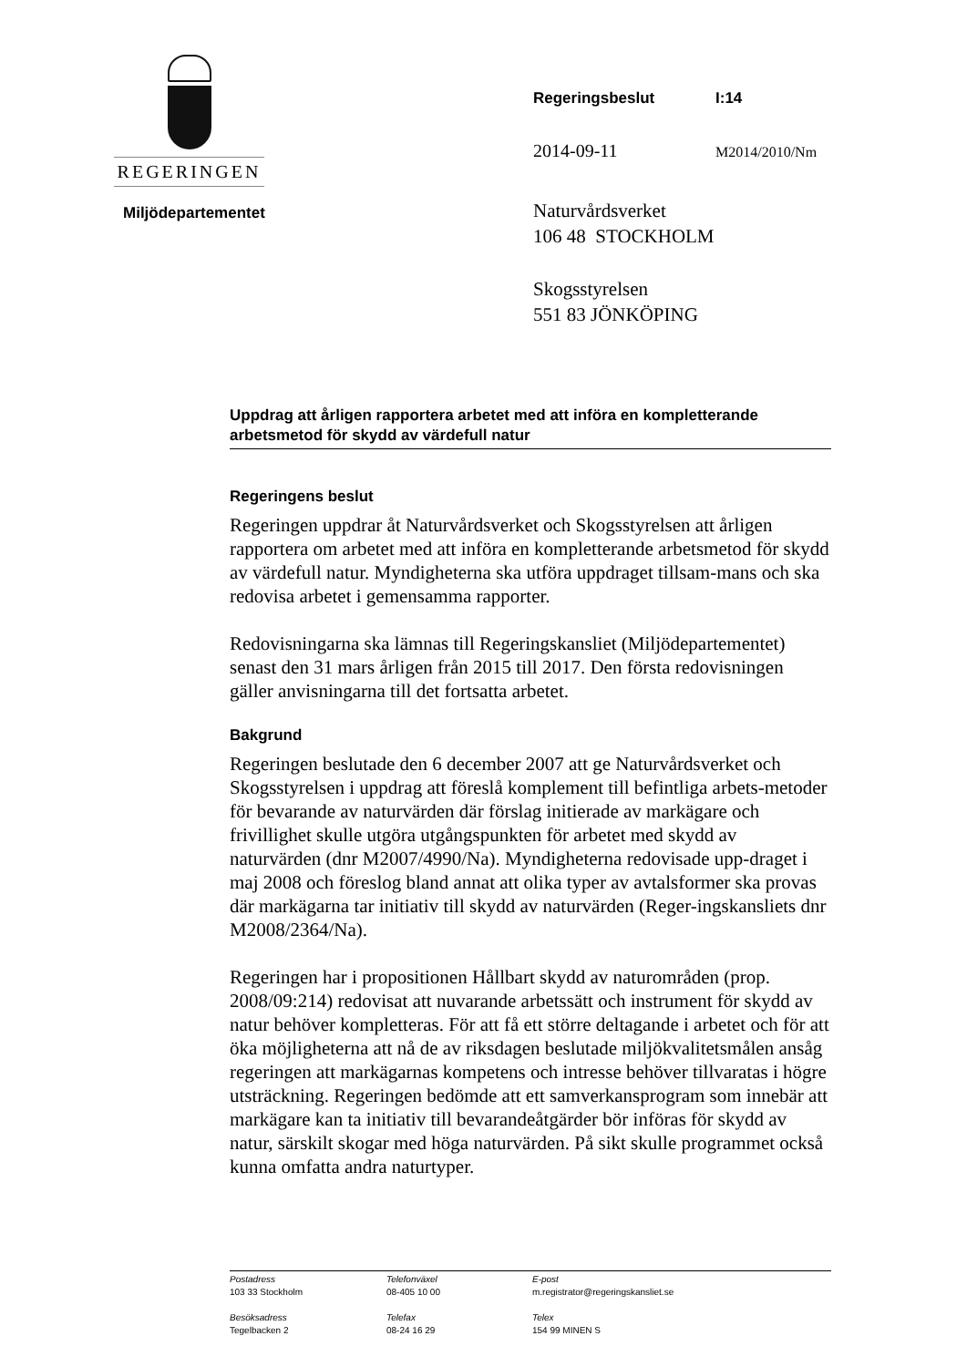REGERINGEN
Regeringsbeslut I:14
2014-09-11 M2014/2010/Nm
Naturvårdsverket
106 48 STOCKHOLM
Skogsstyrelsen
551 83 JÖNKÖPING
Miljödepartementet
Uppdrag att årligen rapportera arbetet med att införa en kompletterande arbetsmetod för skydd av värdefull natur
Regeringens beslut
Regeringen uppdrar åt Naturvårdsverket och Skogsstyrelsen att årligen rapportera om arbetet med att införa en kompletterande arbetsmetod för skydd av värdefull natur. Myndigheterna ska utföra uppdraget tillsam-mans och ska redovisa arbetet i gemensamma rapporter.
Redovisningarna ska lämnas till Regeringskansliet (Miljödepartementet) senast den 31 mars årligen från 2015 till 2017. Den första redovisningen gäller anvisningarna till det fortsatta arbetet.
Bakgrund
Regeringen beslutade den 6 december 2007 att ge Naturvårdsverket och Skogsstyrelsen i uppdrag att föreslå komplement till befintliga arbets-metoder för bevarande av naturvärden där förslag initierade av markägare och frivillighet skulle utgöra utgångspunkten för arbetet med skydd av naturvärden (dnr M2007/4990/Na). Myndigheterna redovisade upp-draget i maj 2008 och föreslog bland annat att olika typer av avtalsformer ska provas där markägarna tar initiativ till skydd av naturvärden (Reger-ingskansliets dnr M2008/2364/Na).
Regeringen har i propositionen Hållbart skydd av naturområden (prop. 2008/09:214) redovisat att nuvarande arbetssätt och instrument för skydd av natur behöver kompletteras. För att få ett större deltagande i arbetet och för att öka möjligheterna att nå de av riksdagen beslutade miljökvalitetsmålen ansåg regeringen att markägarnas kompetens och intresse behöver tillvaratas i högre utsträckning. Regeringen bedömde att ett samverkansprogram som innebär att markägare kan ta initiativ till bevarandeåtgärder bör införas för skydd av natur, särskilt skogar med höga naturvärden. På sikt skulle programmet också kunna omfatta andra naturtyper.
Postadress
103 33 Stockholm
Besöksadress
Tegelbacken 2
Telefonväxel
08-405 10 00
Telefax
08-24 16 29
E-post
m.registrator@regeringskansliet.se
Telex
154 99 MINEN S